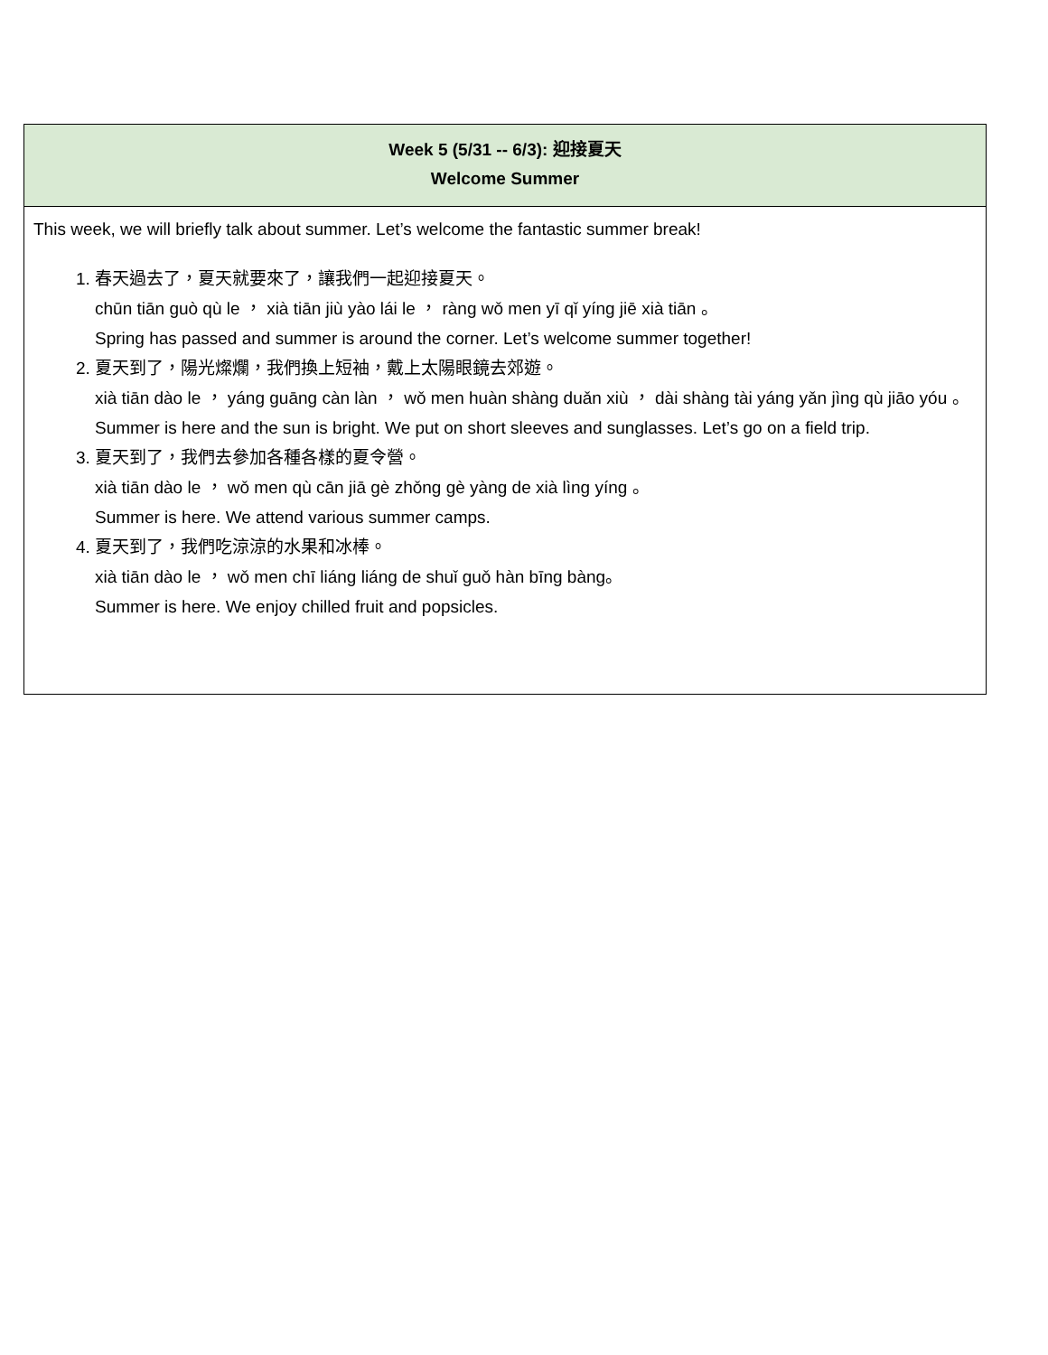| Week 5 (5/31 -- 6/3): 迎接夏天 Welcome Summer |
| --- |
| This week, we will briefly talk about summer. Let’s welcome the fantastic summer break! 1. 春天過去了，夏天就要來了，讓我們一起迎接夏天。 chūn tiān guò qù le ， xià tiān jiù yào lái le ， ràng wǒ men yī qǐ yíng jiē xià tiān 。 Spring has passed and summer is around the corner. Let’s welcome summer together! 2. 夏天到了，陽光燦爛，我們換上短袖，戴上太陽眼鏡去郊遊。 xià tiān dào le ， yáng guāng càn làn ， wǒ men huàn shàng duǎn xiù ， dài shàng tài yáng yǎn jìng qù jiāo yóu 。 Summer is here and the sun is bright. We put on short sleeves and sunglasses. Let’s go on a field trip. 3. 夏天到了，我們去參加各種各樣的夏令營。 xià tiān dào le ， wǒ men qù cān jiā gè zhǒng gè yàng de xià lìng yíng 。 Summer is here. We attend various summer camps. 4. 夏天到了，我們吃涼涼的水果和冰棒。 xià tiān dào le ， wǒ men chī liáng liáng de shuǐ guǒ hàn bīng bàng。 Summer is here. We enjoy chilled fruit and popsicles. |